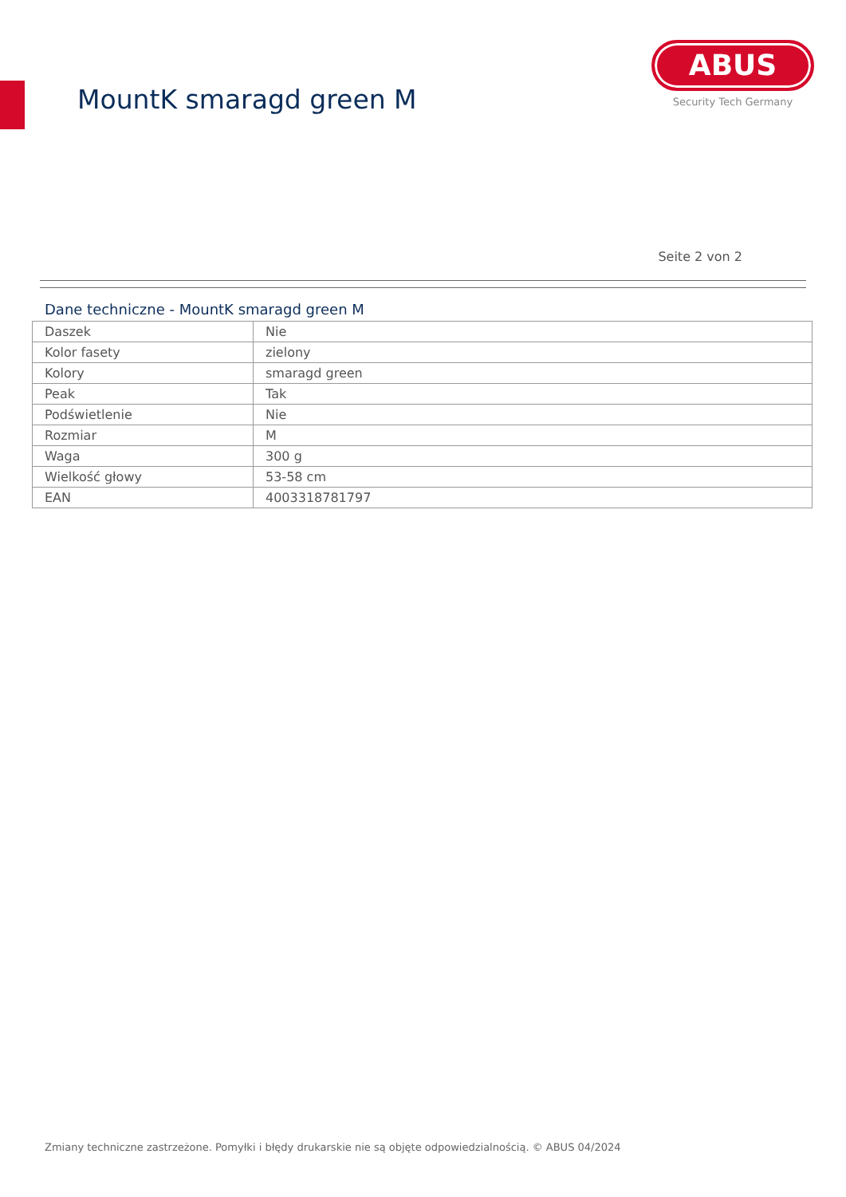MountK smaragd green M
ABUS
Security Tech Germany
Seite 2 von 2
Dane techniczne - MountK smaragd green M
| Daszek | Nie |
| Kolor fasety | zielony |
| Kolory | smaragd green |
| Peak | Tak |
| Podświetlenie | Nie |
| Rozmiar | M |
| Waga | 300 g |
| Wielkość głowy | 53-58 cm |
| EAN | 4003318781797 |
Zmiany techniczne zastrzeżone. Pomyłki i błędy drukarskie nie są objęte odpowiedzialnością. © ABUS 04/2024